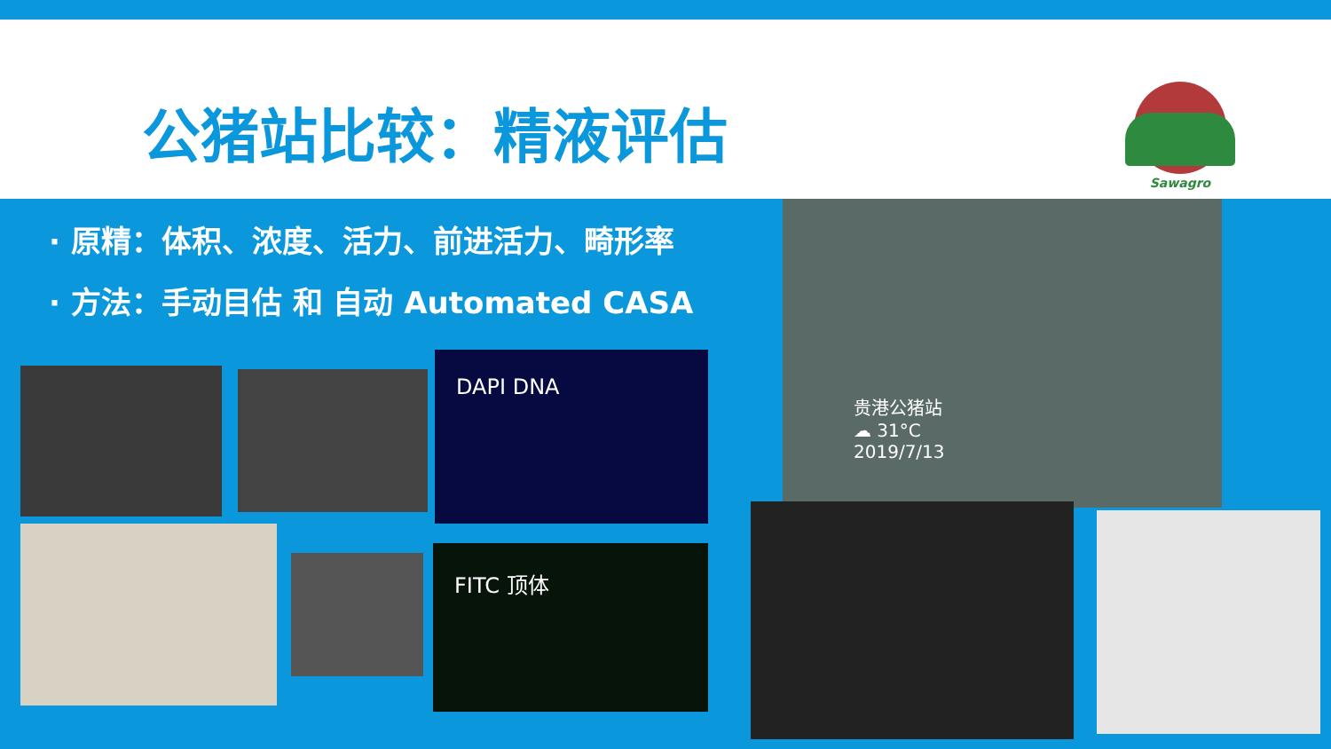公猪站比较：精液评估
Sawagro
· 原精：体积、浓度、活力、前进活力、畸形率
· 方法：手动目估 和 自动 Automated CASA
DAPI DNA
FITC 顶体
贵港公猪站
☁ 31°C
2019/7/13